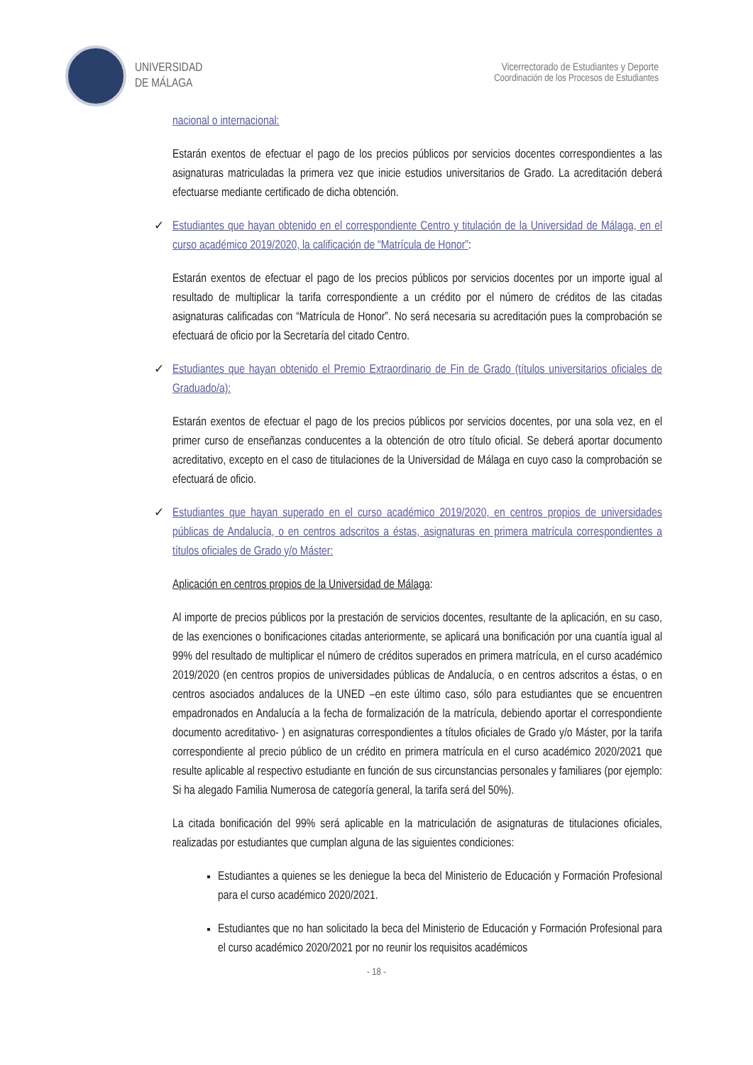UNIVERSIDAD
DE MÁLAGA
Vicerrectorado de Estudiantes y Deporte
Coordinación de los Procesos de Estudiantes
nacional o internacional:
Estarán exentos de efectuar el pago de los precios públicos por servicios docentes correspondientes a las asignaturas matriculadas la primera vez que inicie estudios universitarios de Grado. La acreditación deberá efectuarse mediante certificado de dicha obtención.
✓ Estudiantes que hayan obtenido en el correspondiente Centro y titulación de la Universidad de Málaga, en el curso académico 2019/2020, la calificación de “Matrícula de Honor”:
Estarán exentos de efectuar el pago de los precios públicos por servicios docentes por un importe igual al resultado de multiplicar la tarifa correspondiente a un crédito por el número de créditos de las citadas asignaturas calificadas con “Matrícula de Honor”. No será necesaria su acreditación pues la comprobación se efectuará de oficio por la Secretaría del citado Centro.
✓ Estudiantes que hayan obtenido el Premio Extraordinario de Fin de Grado (títulos universitarios oficiales de Graduado/a):
Estarán exentos de efectuar el pago de los precios públicos por servicios docentes, por una sola vez, en el primer curso de enseñanzas conducentes a la obtención de otro título oficial. Se deberá aportar documento acreditativo, excepto en el caso de titulaciones de la Universidad de Málaga en cuyo caso la comprobación se efectuará de oficio.
✓ Estudiantes que hayan superado en el curso académico 2019/2020, en centros propios de universidades públicas de Andalucía, o en centros adscritos a éstas, asignaturas en primera matrícula correspondientes a títulos oficiales de Grado y/o Máster:
Aplicación en centros propios de la Universidad de Málaga:
Al importe de precios públicos por la prestación de servicios docentes, resultante de la aplicación, en su caso, de las exenciones o bonificaciones citadas anteriormente, se aplicará una bonificación por una cuantía igual al 99% del resultado de multiplicar el número de créditos superados en primera matrícula, en el curso académico 2019/2020 (en centros propios de universidades públicas de Andalucía, o en centros adscritos a éstas, o en centros asociados andaluces de la UNED –en este último caso, sólo para estudiantes que se encuentren empadronados en Andalucía a la fecha de formalización de la matrícula, debiendo aportar el correspondiente documento acreditativo- ) en asignaturas correspondientes a títulos oficiales de Grado y/o Máster, por la tarifa correspondiente al precio público de un crédito en primera matrícula en el curso académico 2020/2021 que resulte aplicable al respectivo estudiante en función de sus circunstancias personales y familiares (por ejemplo: Si ha alegado Familia Numerosa de categoría general, la tarifa será del 50%).
La citada bonificación del 99% será aplicable en la matriculación de asignaturas de titulaciones oficiales, realizadas por estudiantes que cumplan alguna de las siguientes condiciones:
Estudiantes a quienes se les deniegue la beca del Ministerio de Educación y Formación Profesional para el curso académico 2020/2021.
Estudiantes que no han solicitado la beca del Ministerio de Educación y Formación Profesional para el curso académico 2020/2021 por no reunir los requisitos académicos
- 18 -